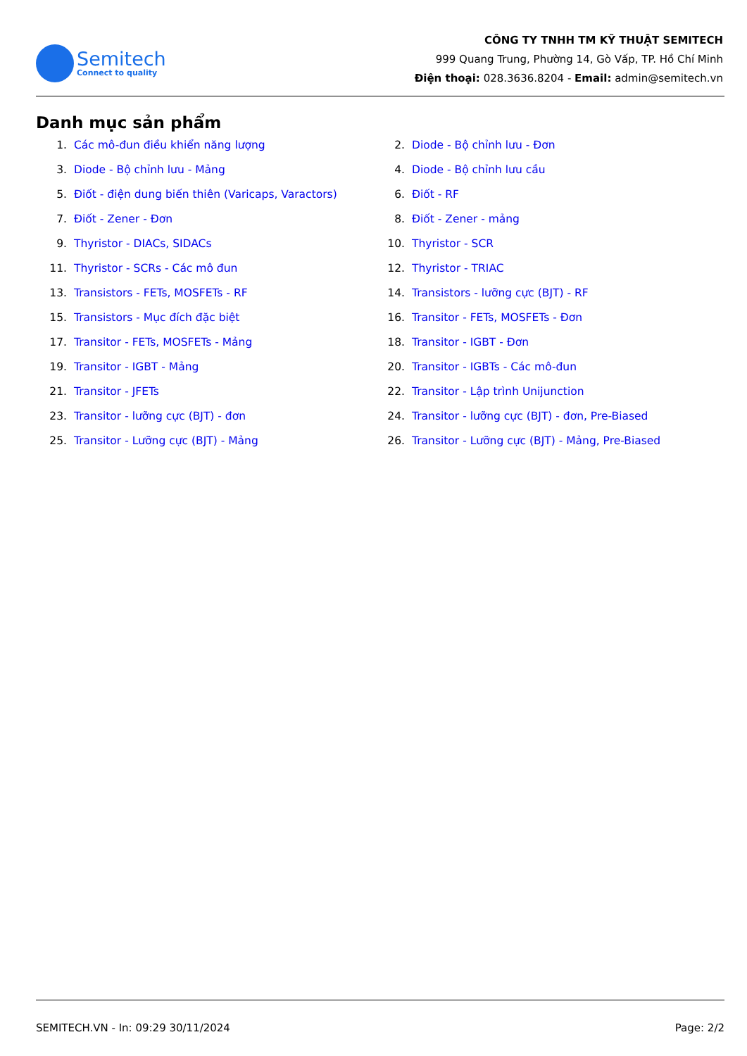Semitech
Connect to quality
CÔNG TY TNHH TM KỸ THUẬT SEMITECH
999 Quang Trung, Phường 14, Gò Vấp, TP. Hồ Chí Minh
Điện thoại: 028.3636.8204 - Email: admin@semitech.vn
Danh mục sản phẩm
1. Các mô-đun điều khiển năng lượng
2. Diode - Bộ chỉnh lưu - Đơn
3. Diode - Bộ chỉnh lưu - Mảng
4. Diode - Bộ chỉnh lưu cầu
5. Điốt - điện dung biến thiên (Varicaps, Varactors)
6. Điốt - RF
7. Điốt - Zener - Đơn
8. Điốt - Zener - mảng
9. Thyristor - DIACs, SIDACs
10. Thyristor - SCR
11. Thyristor - SCRs - Các mô đun
12. Thyristor - TRIAC
13. Transistors - FETs, MOSFETs - RF
14. Transistors - lưỡng cực (BJT) - RF
15. Transistors - Mục đích đặc biệt
16. Transitor - FETs, MOSFETs - Đơn
17. Transitor - FETs, MOSFETs - Mảng
18. Transitor - IGBT - Đơn
19. Transitor - IGBT - Mảng
20. Transitor - IGBTs - Các mô-đun
21. Transitor - JFETs
22. Transitor - Lập trình Unijunction
23. Transitor - lưỡng cực (BJT) - đơn
24. Transitor - lưỡng cực (BJT) - đơn, Pre-Biased
25. Transitor - Lưỡng cực (BJT) - Mảng
26. Transitor - Lưỡng cực (BJT) - Mảng, Pre-Biased
SEMITECH.VN - In: 09:29 30/11/2024 Page: 2/2